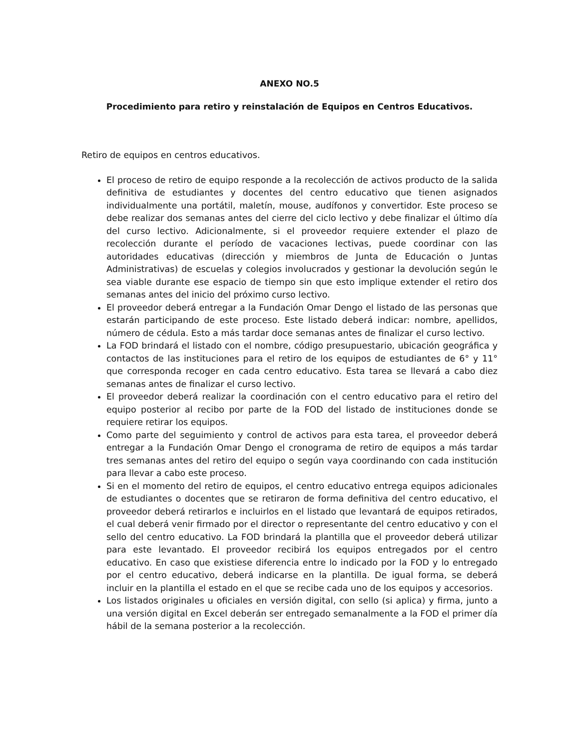ANEXO NO.5
Procedimiento para retiro y reinstalación de Equipos en Centros Educativos.
Retiro de equipos en centros educativos.
El proceso de retiro de equipo responde a la recolección de activos producto de la salida definitiva de estudiantes y docentes del centro educativo que tienen asignados individualmente una portátil, maletín, mouse, audífonos y convertidor. Este proceso se debe realizar dos semanas antes del cierre del ciclo lectivo y debe finalizar el último día del curso lectivo. Adicionalmente, si el proveedor requiere extender el plazo de recolección durante el período de vacaciones lectivas, puede coordinar con las autoridades educativas (dirección y miembros de Junta de Educación o Juntas Administrativas) de escuelas y colegios involucrados y gestionar la devolución según le sea viable durante ese espacio de tiempo sin que esto implique extender el retiro dos semanas antes del inicio del próximo curso lectivo.
El proveedor deberá entregar a la Fundación Omar Dengo el listado de las personas que estarán participando de este proceso. Este listado deberá indicar: nombre, apellidos, número de cédula. Esto a más tardar doce semanas antes de finalizar el curso lectivo.
La FOD brindará el listado con el nombre, código presupuestario, ubicación geográfica y contactos de las instituciones para el retiro de los equipos de estudiantes de 6° y 11° que corresponda recoger en cada centro educativo. Esta tarea se llevará a cabo diez semanas antes de finalizar el curso lectivo.
El proveedor deberá realizar la coordinación con el centro educativo para el retiro del equipo posterior al recibo por parte de la FOD del listado de instituciones donde se requiere retirar los equipos.
Como parte del seguimiento y control de activos para esta tarea, el proveedor deberá entregar a la Fundación Omar Dengo el cronograma de retiro de equipos a más tardar tres semanas antes del retiro del equipo o según vaya coordinando con cada institución para llevar a cabo este proceso.
Si en el momento del retiro de equipos, el centro educativo entrega equipos adicionales de estudiantes o docentes que se retiraron de forma definitiva del centro educativo, el proveedor deberá retirarlos e incluirlos en el listado que levantará de equipos retirados, el cual deberá venir firmado por el director o representante del centro educativo y con el sello del centro educativo. La FOD brindará la plantilla que el proveedor deberá utilizar para este levantado. El proveedor recibirá los equipos entregados por el centro educativo. En caso que existiese diferencia entre lo indicado por la FOD y lo entregado por el centro educativo, deberá indicarse en la plantilla. De igual forma, se deberá incluir en la plantilla el estado en el que se recibe cada uno de los equipos y accesorios.
Los listados originales u oficiales en versión digital, con sello (si aplica) y firma, junto a una versión digital en Excel deberán ser entregado semanalmente a la FOD el primer día hábil de la semana posterior a la recolección.